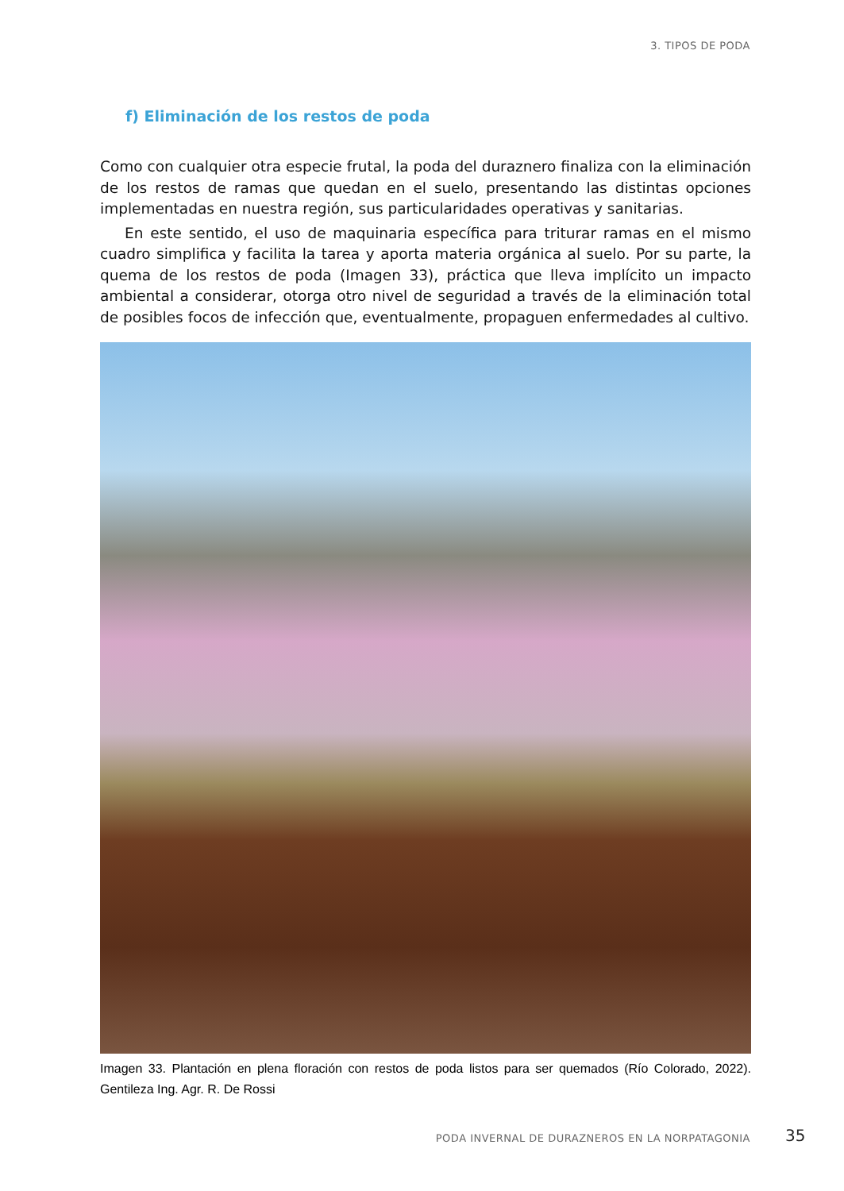3. TIPOS DE PODA
f) Eliminación de los restos de poda
Como con cualquier otra especie frutal, la poda del duraznero finaliza con la eliminación de los restos de ramas que quedan en el suelo, presentando las distintas opciones implementadas en nuestra región, sus particularidades operativas y sanitarias.
En este sentido, el uso de maquinaria específica para triturar ramas en el mismo cuadro simplifica y facilita la tarea y aporta materia orgánica al suelo. Por su parte, la quema de los restos de poda (Imagen 33), práctica que lleva implícito un impacto ambiental a considerar, otorga otro nivel de seguridad a través de la eliminación total de posibles focos de infección que, eventualmente, propaguen enfermedades al cultivo.
Imagen 33. Plantación en plena floración con restos de poda listos para ser quemados (Río Colorado, 2022). Gentileza Ing. Agr. R. De Rossi
PODA INVERNAL DE DURAZNEROS EN LA NORPATAGONIA
35